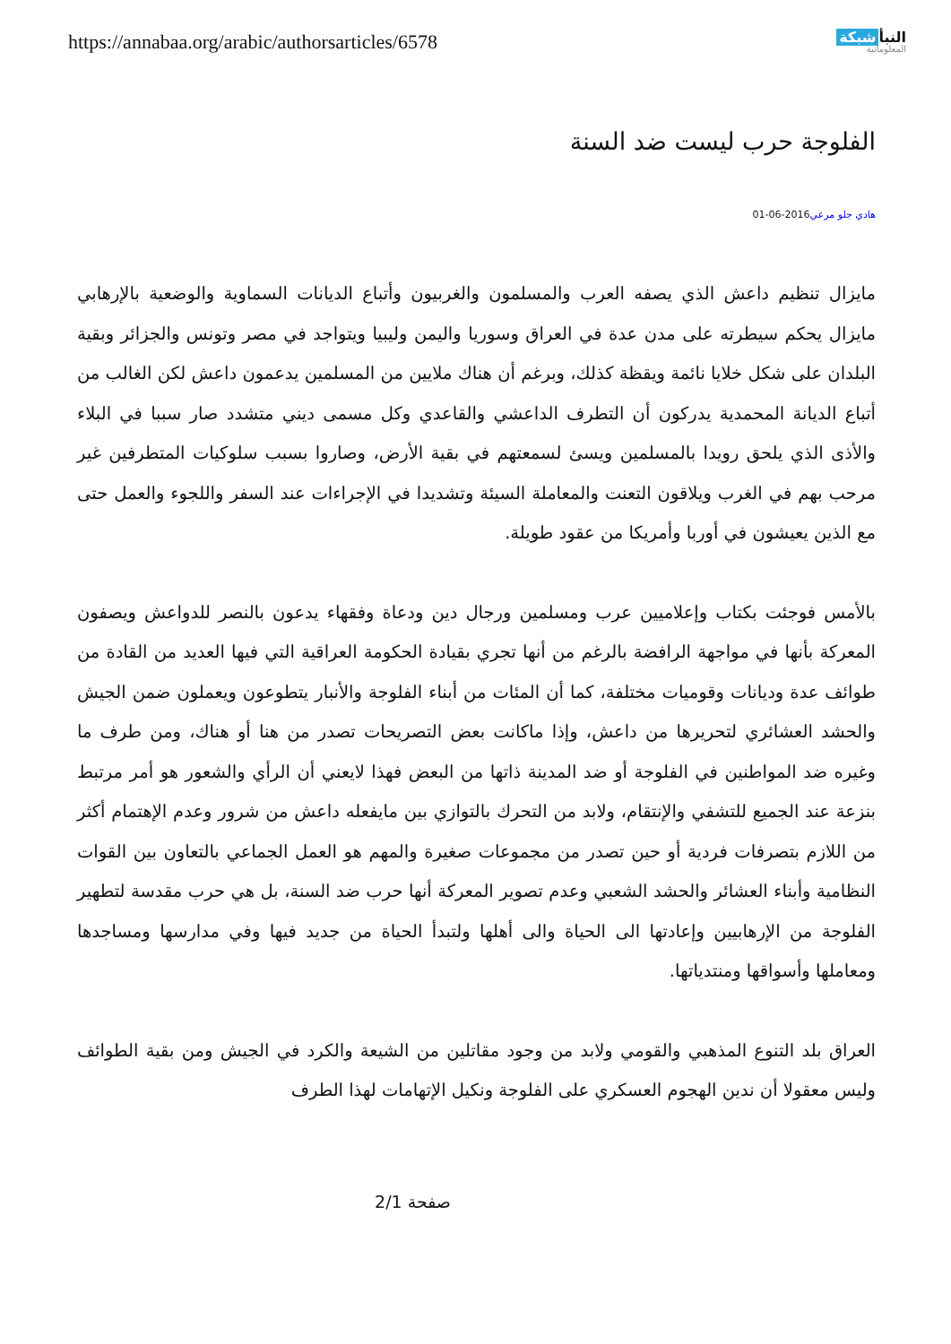https://annabaa.org/arabic/authorsarticles/6578
النبأ شبكة
المعلوماتية
الفلوجة حرب ليست ضد السنة
هادي جلو مرعي2016-06-01
مايزال تنظيم داعش الذي يصفه العرب والمسلمون والغربيون وأتباع الديانات السماوية والوضعية بالإرهابي مايزال يحكم سيطرته على مدن عدة في العراق وسوريا واليمن وليبيا ويتواجد في مصر وتونس والجزائر وبقية البلدان على شكل خلايا نائمة ويقظة كذلك، وبرغم أن هناك ملايين من المسلمين يدعمون داعش لكن الغالب من أتباع الديانة المحمدية يدركون أن التطرف الداعشي والقاعدي وكل مسمى ديني متشدد صار سببا في البلاء والأذى الذي يلحق رويدا بالمسلمين ويسئ لسمعتهم في بقية الأرض، وصاروا بسبب سلوكيات المتطرفين غير مرحب بهم في الغرب ويلاقون التعنت والمعاملة السيئة وتشديدا في الإجراءات عند السفر واللجوء والعمل حتى مع الذين يعيشون في أوربا وأمريكا من عقود طويلة.
بالأمس فوجئت بكتاب وإعلاميين عرب ومسلمين ورجال دين ودعاة وفقهاء يدعون بالنصر للدواعش ويصفون المعركة بأنها في مواجهة الرافضة بالرغم من أنها تجري بقيادة الحكومة العراقية التي فيها العديد من القادة من طوائف عدة وديانات وقوميات مختلفة، كما أن المئات من أبناء الفلوجة والأنبار يتطوعون ويعملون ضمن الجيش والحشد العشائري لتحريرها من داعش، وإذا ماكانت بعض التصريحات تصدر من هنا أو هناك، ومن طرف ما وغيره ضد المواطنين في الفلوجة أو ضد المدينة ذاتها من البعض فهذا لايعني أن الرأي والشعور هو أمر مرتبط بنزعة عند الجميع للتشفي والإنتقام، ولابد من التحرك بالتوازي بين مايفعله داعش من شرور وعدم الإهتمام أكثر من اللازم بتصرفات فردية أو حين تصدر من مجموعات صغيرة والمهم هو العمل الجماعي بالتعاون بين القوات النظامية وأبناء العشائر والحشد الشعبي وعدم تصوير المعركة أنها حرب ضد السنة، بل هي حرب مقدسة لتطهير الفلوجة من الإرهابيين وإعادتها الى الحياة والى أهلها ولتبدأ الحياة من جديد فيها وفي مدارسها ومساجدها ومعاملها وأسواقها ومنتدياتها.
العراق بلد التنوع المذهبي والقومي ولابد من وجود مقاتلين من الشيعة والكرد في الجيش ومن بقية الطوائف وليس معقولا أن ندين الهجوم العسكري على الفلوجة ونكيل الإتهامات لهذا الطرف
صفحة 2/1